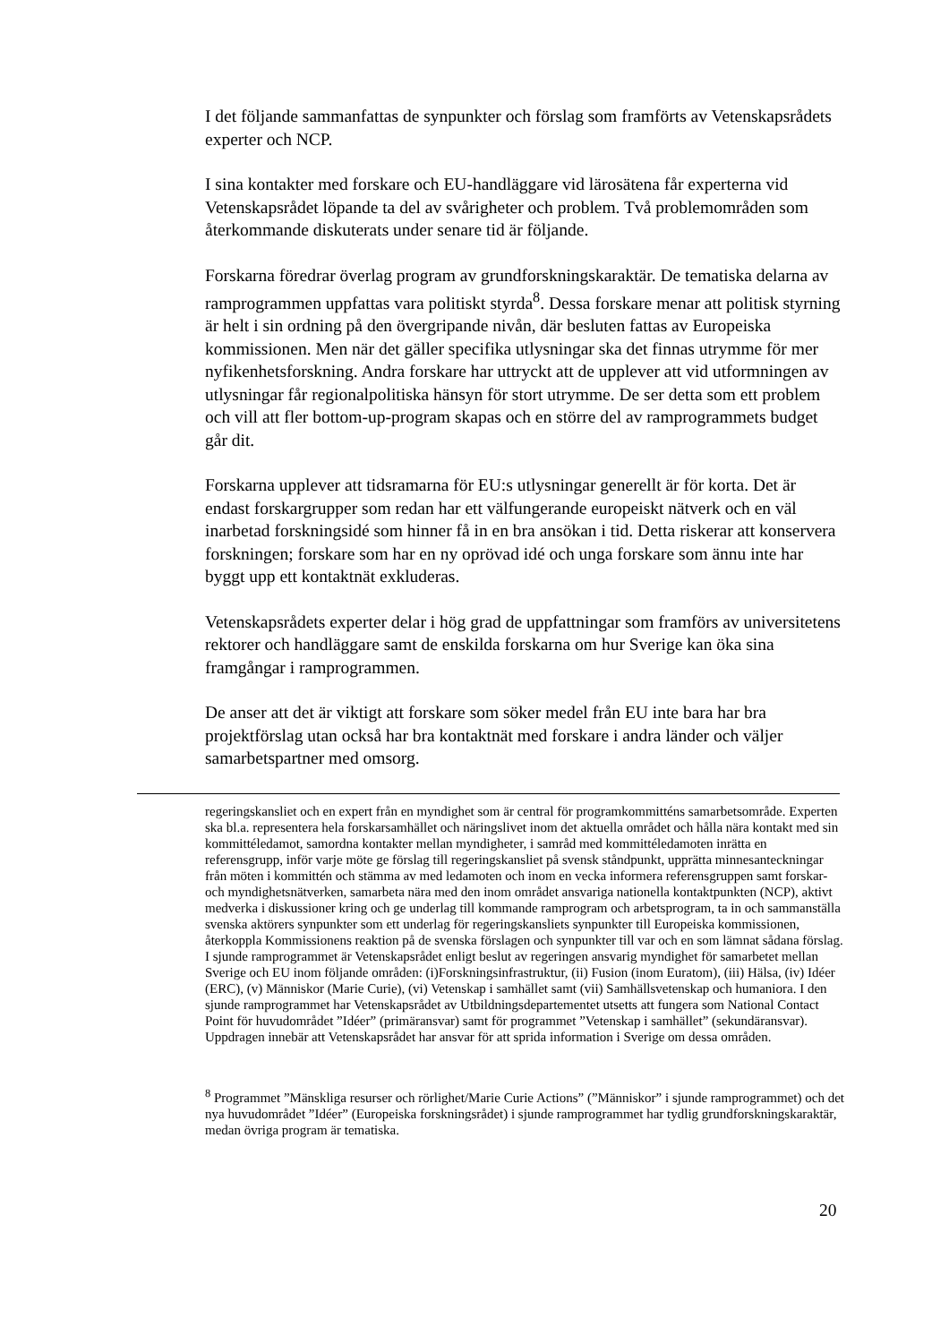I det följande sammanfattas de synpunkter och förslag som framförts av Vetenskapsrådets experter och NCP.
I sina kontakter med forskare och EU-handläggare vid lärosätena får experterna vid Vetenskapsrådet löpande ta del av svårigheter och problem. Två problemområden som återkommande diskuterats under senare tid är följande.
Forskarna föredrar överlag program av grundforskningskaraktär. De tematiska delarna av ramprogrammen uppfattas vara politiskt styrda<sup>8</sup>. Dessa forskare menar att politisk styrning är helt i sin ordning på den övergripande nivån, där besluten fattas av Europeiska kommissionen. Men när det gäller specifika utlysningar ska det finnas utrymme för mer nyfikenhetsforskning. Andra forskare har uttryckt att de upplever att vid utformningen av utlysningar får regionalpolitiska hänsyn för stort utrymme. De ser detta som ett problem och vill att fler bottom-up-program skapas och en större del av ramprogrammets budget går dit.
Forskarna upplever att tidsramarna för EU:s utlysningar generellt är för korta. Det är endast forskargrupper som redan har ett välfungerande europeiskt nätverk och en väl inarbetad forskningsidé som hinner få in en bra ansökan i tid. Detta riskerar att konservera forskningen; forskare som har en ny oprövad idé och unga forskare som ännu inte har byggt upp ett kontaktnät exkluderas.
Vetenskapsrådets experter delar i hög grad de uppfattningar som framförs av universitetens rektorer och handläggare samt de enskilda forskarna om hur Sverige kan öka sina framgångar i ramprogrammen.
De anser att det är viktigt att forskare som söker medel från EU inte bara har bra projektförslag utan också har bra kontaktnät med forskare i andra länder och väljer samarbetspartner med omsorg.
regeringskansliet och en expert från en myndighet som är central för programkommitténs samarbetsområde. Experten ska bl.a. representera hela forskarsamhället och näringslivet inom det aktuella området och hålla nära kontakt med sin kommittéledamot, samordna kontakter mellan myndigheter, i samråd med kommittéledamoten inrätta en referensgrupp, inför varje möte ge förslag till regeringskansliet på svensk ståndpunkt, upprätta minnesanteckningar från möten i kommittén och stämma av med ledamoten och inom en vecka informera referensgruppen samt forskar- och myndighetsnätverken, samarbeta nära med den inom området ansvariga nationella kontaktpunkten (NCP), aktivt medverka i diskussioner kring och ge underlag till kommande ramprogram och arbetsprogram, ta in och sammanställa svenska aktörers synpunkter som ett underlag för regeringskansliets synpunkter till Europeiska kommissionen, återkoppla Kommissionens reaktion på de svenska förslagen och synpunkter till var och en som lämnat sådana förslag. I sjunde ramprogrammet är Vetenskapsrådet enligt beslut av regeringen ansvarig myndighet för samarbetet mellan Sverige och EU inom följande områden: (i)Forskningsinfrastruktur, (ii) Fusion (inom Euratom), (iii) Hälsa, (iv) Idéer (ERC), (v) Människor (Marie Curie), (vi) Vetenskap i samhället samt (vii) Samhällsvetenskap och humaniora. I den sjunde ramprogrammet har Vetenskapsrådet av Utbildningsdepartementet utsetts att fungera som National Contact Point för huvudområdet ”Idéer” (primäransvar) samt för programmet ”Vetenskap i samhället” (sekundäransvar). Uppdragen innebär att Vetenskapsrådet har ansvar för att sprida information i Sverige om dessa områden.
<sup>8</sup> Programmet ”Mänskliga resurser och rörlighet/Marie Curie Actions” (”Människor” i sjunde ramprogrammet) och det nya huvudområdet ”Idéer” (Europeiska forskningsrådet) i sjunde ramprogrammet har tydlig grundforskningskaraktär, medan övriga program är tematiska.
20